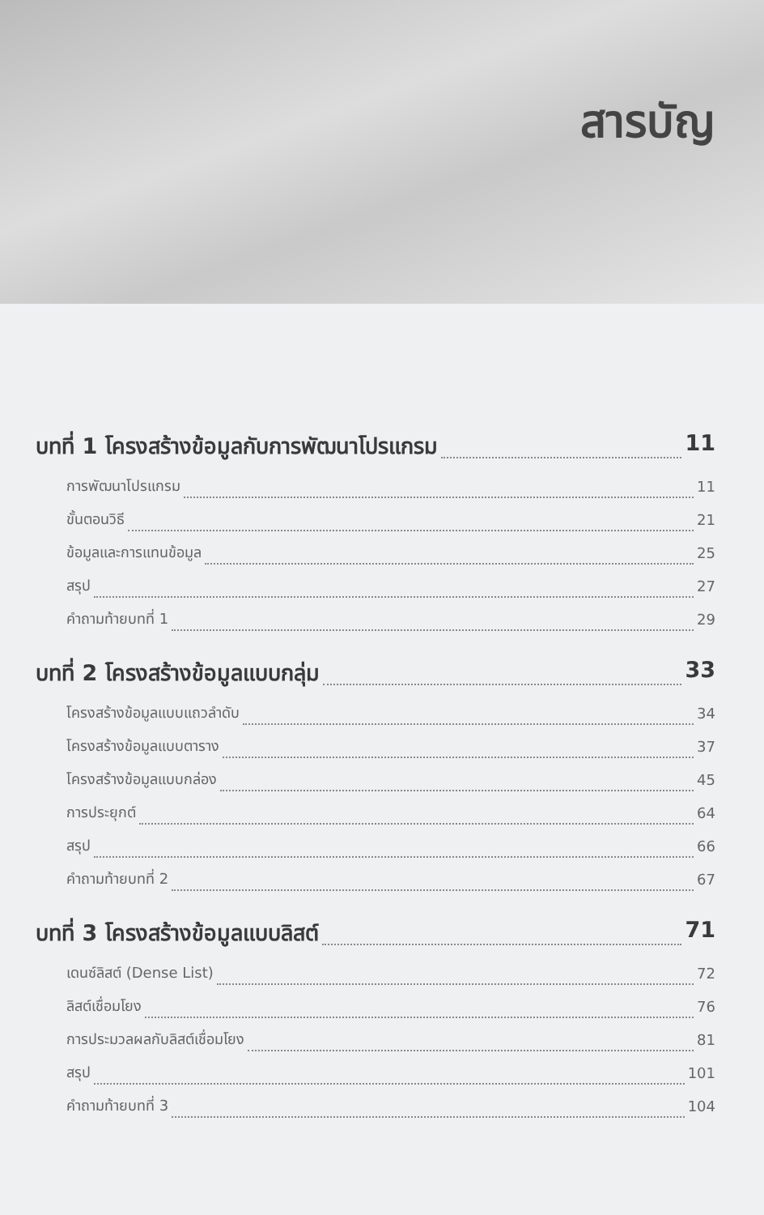สารบัญ
บทที่ 1 โครงสร้างข้อมูลกับการพัฒนาโปรแกรม 11
การพัฒนาโปรแกรม 11
ขั้นตอนวิธี 21
ข้อมูลและการแทนข้อมูล 25
สรุป 27
คำถามท้ายบทที่ 1 29
บทที่ 2 โครงสร้างข้อมูลแบบกลุ่ม 33
โครงสร้างข้อมูลแบบแถวลำดับ 34
โครงสร้างข้อมูลแบบตาราง 37
โครงสร้างข้อมูลแบบกล่อง 45
การประยุกต์ 64
สรุป 66
คำถามท้ายบทที่ 2 67
บทที่ 3 โครงสร้างข้อมูลแบบลิสต์ 71
เดนซ์ลิสต์ (Dense List) 72
ลิสต์เชื่อมโยง 76
การประมวลผลกับลิสต์เชื่อมโยง 81
สรุป 101
คำถามท้ายบทที่ 3 104